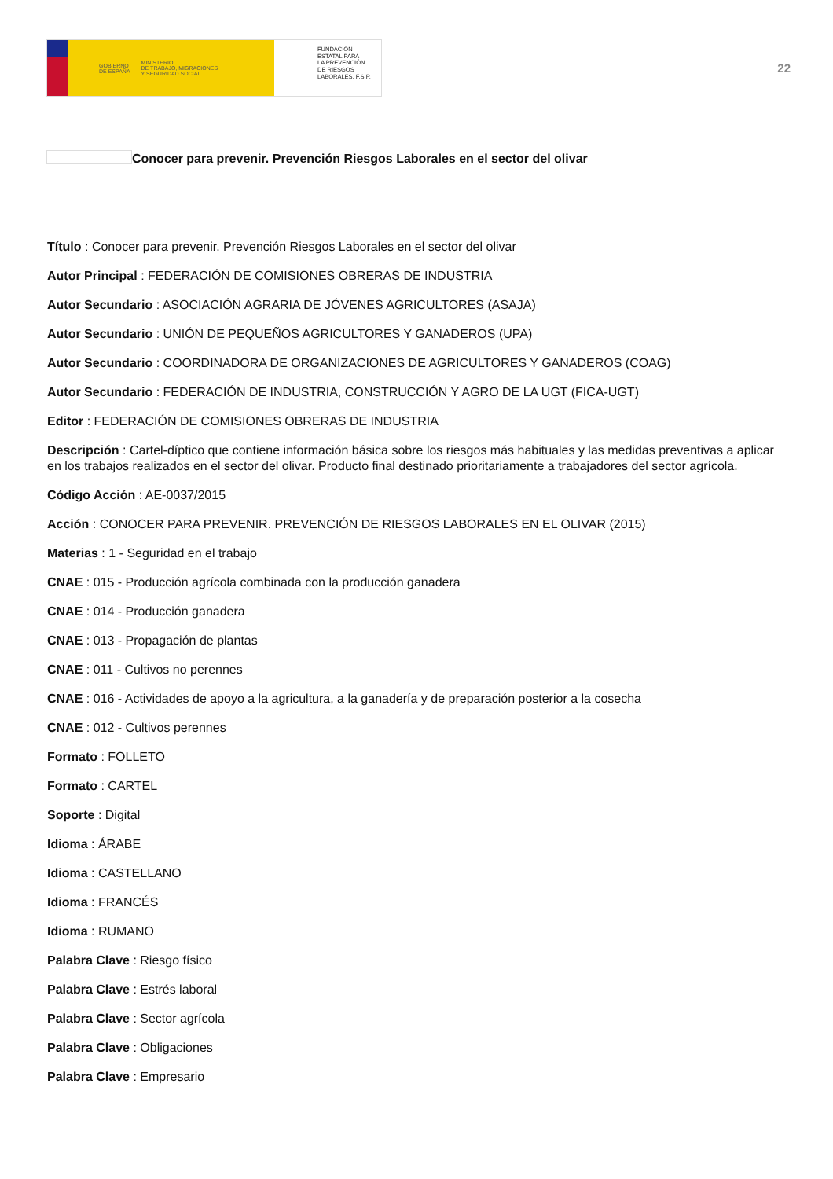GOBIERNO
DE ESPAÑA MINISTERIO
DE TRABAJO, MIGRACIONES
Y SEGURIDAD SOCIAL
FUNDACIÓN
ESTATAL PARA
LA PREVENCIÓN
DE RIESGOS
LABORALES, F.S.P.
22
Conocer para prevenir. Prevención Riesgos Laborales en el sector del olivar
Título : Conocer para prevenir. Prevención Riesgos Laborales en el sector del olivar
Autor Principal : FEDERACIÓN DE COMISIONES OBRERAS DE INDUSTRIA
Autor Secundario : ASOCIACIÓN AGRARIA DE JÓVENES AGRICULTORES (ASAJA)
Autor Secundario : UNIÓN DE PEQUEÑOS AGRICULTORES Y GANADEROS (UPA)
Autor Secundario : COORDINADORA DE ORGANIZACIONES DE AGRICULTORES Y GANADEROS (COAG)
Autor Secundario : FEDERACIÓN DE INDUSTRIA, CONSTRUCCIÓN Y AGRO DE LA UGT (FICA-UGT)
Editor : FEDERACIÓN DE COMISIONES OBRERAS DE INDUSTRIA
Descripción : Cartel-díptico que contiene información básica sobre los riesgos más habituales y las medidas preventivas a aplicar en los trabajos realizados en el sector del olivar. Producto final destinado prioritariamente a trabajadores del sector agrícola.
Código Acción : AE-0037/2015
Acción : CONOCER PARA PREVENIR. PREVENCIÓN DE RIESGOS LABORALES EN EL OLIVAR (2015)
Materias : 1 - Seguridad en el trabajo
CNAE : 015 - Producción agrícola combinada con la producción ganadera
CNAE : 014 - Producción ganadera
CNAE : 013 - Propagación de plantas
CNAE : 011 - Cultivos no perennes
CNAE : 016 - Actividades de apoyo a la agricultura, a la ganadería y de preparación posterior a la cosecha
CNAE : 012 - Cultivos perennes
Formato : FOLLETO
Formato : CARTEL
Soporte : Digital
Idioma : ÁRABE
Idioma : CASTELLANO
Idioma : FRANCÉS
Idioma : RUMANO
Palabra Clave : Riesgo físico
Palabra Clave : Estrés laboral
Palabra Clave : Sector agrícola
Palabra Clave : Obligaciones
Palabra Clave : Empresario